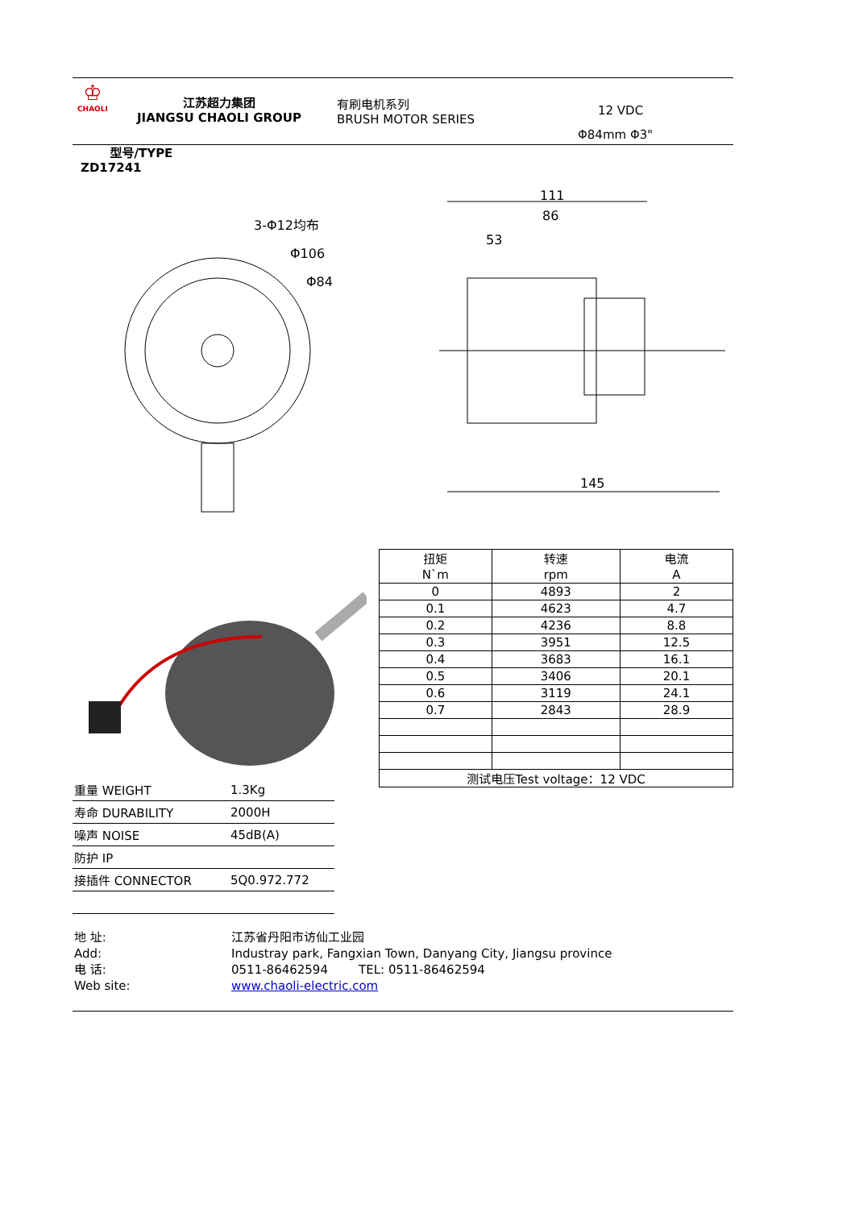♔
CHAOLI
江苏超力集团
JIANGSU CHAOLI GROUP
有刷电机系列
BRUSH MOTOR SERIES
12 VDC
Φ84mm Φ3"
型号/TYPE
ZD17241
3-Φ12均布
Φ106
Φ84
111
86
53
145
| 扭矩 | 转速 | 电流 |
| N`m | rpm | A |
| 0 | 4893 | 2 |
| 0.1 | 4623 | 4.7 |
| 0.2 | 4236 | 8.8 |
| 0.3 | 3951 | 12.5 |
| 0.4 | 3683 | 16.1 |
| 0.5 | 3406 | 20.1 |
| 0.6 | 3119 | 24.1 |
| 0.7 | 2843 | 28.9 |
| 测试电压Test voltage：12 VDC | | |
| 重量 WEIGHT | 1.3Kg |
| 寿命 DURABILITY | 2000H |
| 噪声 NOISE | 45dB(A) |
| 防护 IP | |
| 接插件 CONNECTOR | 5Q0.972.772 |
地 址:
Add:
电 话:
Web site:
江苏省丹阳市访仙工业园
Industray park, Fangxian Town, Danyang City, Jiangsu province
0511-86462594 TEL: 0511-86462594
www.chaoli-electric.com